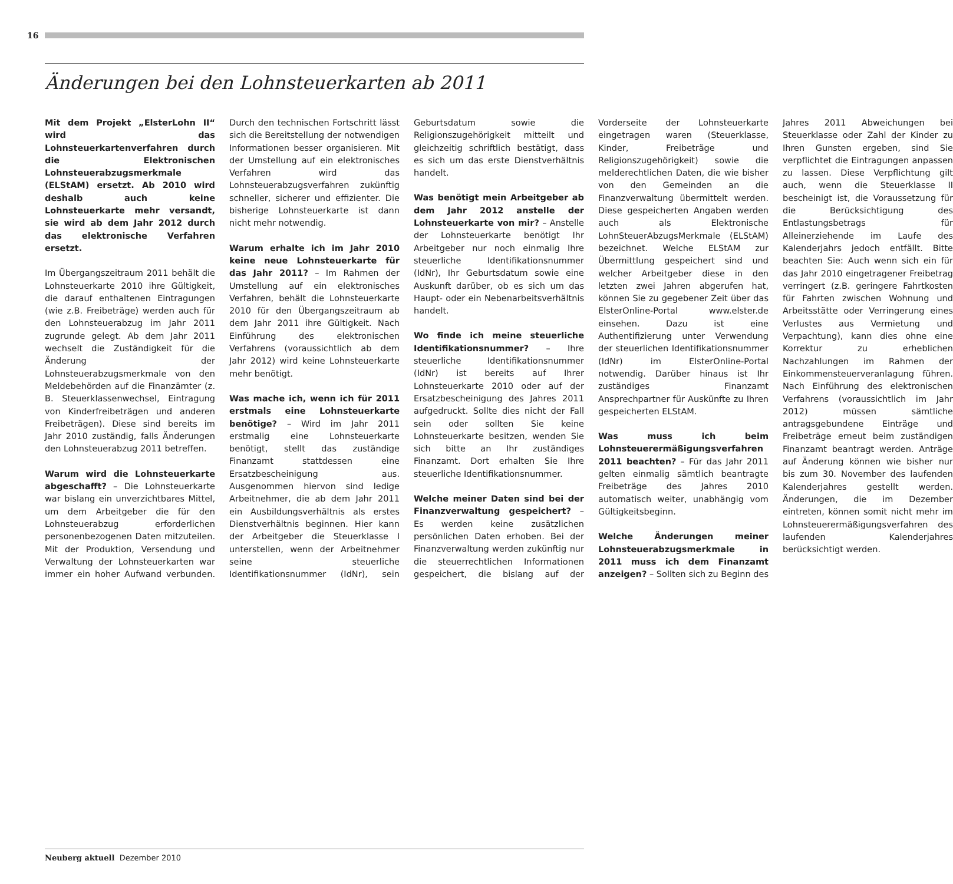16
Änderungen bei den Lohnsteuerkarten ab 2011
Mit dem Projekt „ElsterLohn II“ wird das Lohnsteuerkartenverfahren durch die Elektronischen Lohnsteuerabzugsmerkmale (ELStAM) ersetzt. Ab 2010 wird deshalb auch keine Lohnsteuerkarte mehr versandt, sie wird ab dem Jahr 2012 durch das elektronische Verfahren ersetzt.
Im Übergangszeitraum 2011 behält die Lohnsteuerkarte 2010 ihre Gültigkeit, die darauf enthaltenen Eintragungen (wie z.B. Freibeträge) werden auch für den Lohnsteuerabzug im Jahr 2011 zugrunde gelegt. Ab dem Jahr 2011 wechselt die Zuständigkeit für die Änderung der Lohnsteuerabzugsmerkmale von den Meldebehörden auf die Finanzämter (z. B. Steuerklassenwechsel, Eintragung von Kinderfreibeträgen und anderen Freibeträgen). Diese sind bereits im Jahr 2010 zuständig, falls Änderungen den Lohnsteuerabzug 2011 betreffen.
Warum wird die Lohnsteuerkarte abgeschafft? – Die Lohnsteuerkarte war bislang ein unverzichtbares Mittel, um dem Arbeitgeber die für den Lohnsteuerabzug erforderlichen personenbezogenen Daten mitzuteilen. Mit der Produktion, Versendung und Verwaltung der Lohnsteuerkarten war immer ein hoher Aufwand verbunden. Durch den technischen Fortschritt lässt sich die Bereitstellung der notwendigen Informationen besser organisieren. Mit der Umstellung auf ein elektronisches Verfahren wird das Lohnsteuerabzugsverfahren zukünftig schneller, sicherer und effizienter. Die bisherige Lohnsteuerkarte ist dann nicht mehr notwendig.
Warum erhalte ich im Jahr 2010 keine neue Lohnsteuerkarte für das Jahr 2011? – Im Rahmen der Umstellung auf ein elektronisches Verfahren, behält die Lohnsteuerkarte 2010 für den Übergangszeitraum ab dem Jahr 2011 ihre Gültigkeit. Nach Einführung des elektronischen Verfahrens (voraussichtlich ab dem Jahr 2012) wird keine Lohnsteuerkarte mehr benötigt.
Was mache ich, wenn ich für 2011 erstmals eine Lohnsteuerkarte benötige? – Wird im Jahr 2011 erstmalig eine Lohnsteuerkarte benötigt, stellt das zuständige Finanzamt stattdessen eine Ersatzbescheinigung aus. Ausgenommen hiervon sind ledige Arbeitnehmer, die ab dem Jahr 2011 ein Ausbildungsverhältnis als erstes Dienstverhältnis beginnen. Hier kann der Arbeitgeber die Steuerklasse I unterstellen, wenn der Arbeitnehmer seine steuerliche Identifikationsnummer (IdNr), sein Geburtsdatum sowie die Religionszugehörigkeit mitteilt und gleichzeitig schriftlich bestätigt, dass es sich um das erste Dienstverhältnis handelt.
Was benötigt mein Arbeitgeber ab dem Jahr 2012 anstelle der Lohnsteuerkarte von mir? – Anstelle der Lohnsteuerkarte benötigt Ihr Arbeitgeber nur noch einmalig Ihre steuerliche Identifikationsnummer (IdNr), Ihr Geburtsdatum sowie eine Auskunft darüber, ob es sich um das Haupt- oder ein Nebenarbeitsverhältnis handelt.
Wo finde ich meine steuerliche Identifikationsnummer? – Ihre steuerliche Identifikationsnummer (IdNr) ist bereits auf Ihrer Lohnsteuerkarte 2010 oder auf der Ersatzbescheinigung des Jahres 2011 aufgedruckt. Sollte dies nicht der Fall sein oder sollten Sie keine Lohnsteuerkarte besitzen, wenden Sie sich bitte an Ihr zuständiges Finanzamt. Dort erhalten Sie Ihre steuerliche Identifikationsnummer.
Welche meiner Daten sind bei der Finanzverwaltung gespeichert? – Es werden keine zusätzlichen persönlichen Daten erhoben. Bei der Finanzverwaltung werden zukünftig nur die steuerrechtlichen Informationen gespeichert, die bislang auf der Vorderseite der Lohnsteuerkarte eingetragen waren (Steuerklasse, Kinder, Freibeträge und Religionszugehörigkeit) sowie die melderechtlichen Daten, die wie bisher von den Gemeinden an die Finanzverwaltung übermittelt werden. Diese gespeicherten Angaben werden auch als Elektronische LohnSteuerAbzugsMerkmale (ELStAM) bezeichnet. Welche ELStAM zur Übermittlung gespeichert sind und welcher Arbeitgeber diese in den letzten zwei Jahren abgerufen hat, können Sie zu gegebener Zeit über das ElsterOnline-Portal www.elster.de einsehen. Dazu ist eine Authentifizierung unter Verwendung der steuerlichen Identifikationsnummer (IdNr) im ElsterOnline-Portal notwendig. Darüber hinaus ist Ihr zuständiges Finanzamt Ansprechpartner für Auskünfte zu Ihren gespeicherten ELStAM.
Was muss ich beim Lohnsteuerermäßigungsverfahren 2011 beachten? – Für das Jahr 2011 gelten einmalig sämtlich beantragte Freibeträge des Jahres 2010 automatisch weiter, unabhängig vom Gültigkeitsbeginn.
Welche Änderungen meiner Lohnsteuerabzugsmerkmale in 2011 muss ich dem Finanzamt anzeigen? – Sollten sich zu Beginn des Jahres 2011 Abweichungen bei Steuerklasse oder Zahl der Kinder zu Ihren Gunsten ergeben, sind Sie verpflichtet die Eintragungen anpassen zu lassen. Diese Verpflichtung gilt auch, wenn die Steuerklasse II bescheinigt ist, die Voraussetzung für die Berücksichtigung des Entlastungsbetrags für Alleinerziehende im Laufe des Kalenderjahrs jedoch entfällt. Bitte beachten Sie: Auch wenn sich ein für das Jahr 2010 eingetragener Freibetrag verringert (z.B. geringere Fahrtkosten für Fahrten zwischen Wohnung und Arbeitsstätte oder Verringerung eines Verlustes aus Vermietung und Verpachtung), kann dies ohne eine Korrektur zu erheblichen Nachzahlungen im Rahmen der Einkommensteuerveranlagung führen. Nach Einführung des elektronischen Verfahrens (voraussichtlich im Jahr 2012) müssen sämtliche antragsgebundene Einträge und Freibeträge erneut beim zuständigen Finanzamt beantragt werden. Anträge auf Änderung können wie bisher nur bis zum 30. November des laufenden Kalenderjahres gestellt werden. Änderungen, die im Dezember eintreten, können somit nicht mehr im Lohnsteuerermäßigungsverfahren des laufenden Kalenderjahres berücksichtigt werden.
Neuberg aktuell Dezember 2010